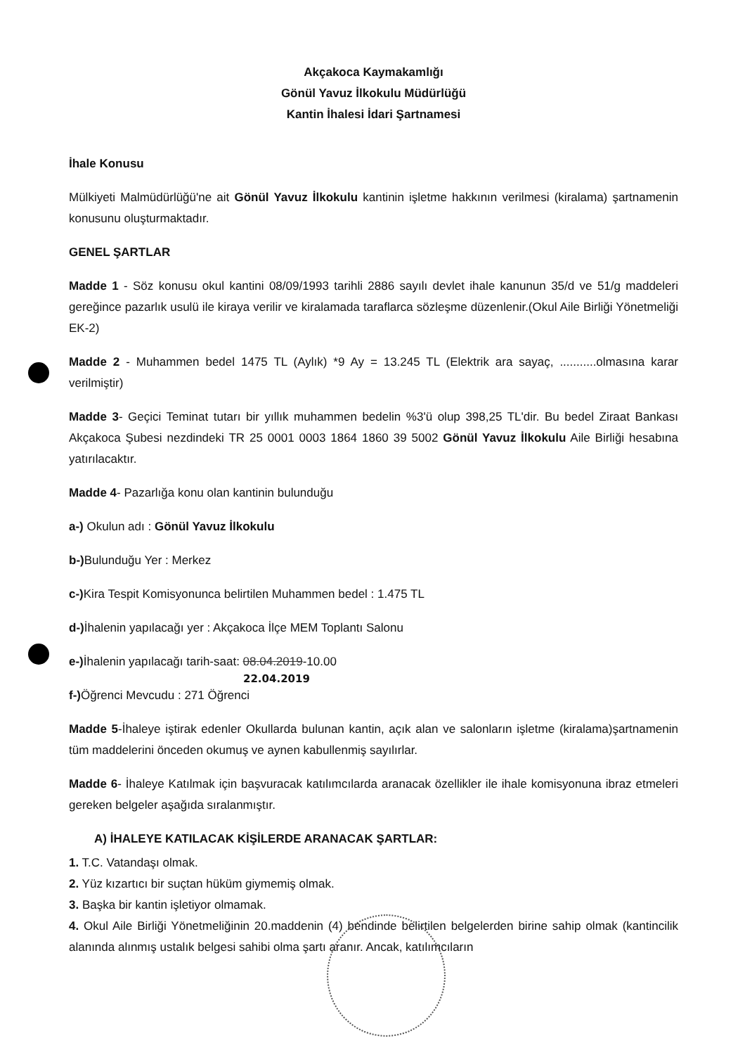Akçakoca Kaymakamlığı
Gönül Yavuz İlkokulu Müdürlüğü
Kantin İhalesi İdari Şartnamesi
İhale Konusu
Mülkiyeti Malmüdürlüğü'ne ait Gönül Yavuz İlkokulu kantinin işletme hakkının verilmesi (kiralama) şartnamenin konusunu oluşturmaktadır.
GENEL ŞARTLAR
Madde 1 - Söz konusu okul kantini 08/09/1993 tarihli 2886 sayılı devlet ihale kanunun 35/d ve 51/g maddeleri gereğince pazarlık usulü ile kiraya verilir ve kiralamada taraflarca sözleşme düzenlenir.(Okul Aile Birliği Yönetmeliği EK-2)
Madde 2 - Muhammen bedel 1475 TL (Aylık) *9 Ay = 13.245 TL (Elektrik ara sayaç, ...........olmasına karar verilmiştir)
Madde 3- Geçici Teminat tutarı bir yıllık muhammen bedelin %3'ü olup 398,25 TL'dir. Bu bedel Ziraat Bankası Akçakoca Şubesi nezdindeki TR 25 0001 0003 1864 1860 39 5002 Gönül Yavuz İlkokulu Aile Birliği hesabına yatırılacaktır.
Madde 4- Pazarlığa konu olan kantinin bulunduğu
a-) Okulun adı : Gönül Yavuz İlkokulu
b-) Bulunduğu Yer : Merkez
c-) Kira Tespit Komisyonunca belirtilen Muhammen bedel : 1.475 TL
d-) İhalenin yapılacağı yer : Akçakoca İlçe MEM Toplantı Salonu
e-) İhalenin yapılacağı tarih-saat: 08.04.2019-10.00
22.04.2019
f-) Öğrenci Mevcudu : 271 Öğrenci
Madde 5-İhaleye iştirak edenler Okullarda bulunan kantin, açık alan ve salonların işletme (kiralama)şartnamenin tüm maddelerini önceden okumuş ve aynen kabullenmiş sayılırlar.
Madde 6- İhaleye Katılmak için başvuracak katılımcılarda aranacak özellikler ile ihale komisyonuna ibraz etmeleri gereken belgeler aşağıda sıralanmıştır.
A) İHALEYE KATILACAK KİŞİLERDE ARANACAK ŞARTLAR:
1. T.C. Vatandaşı olmak.
2. Yüz kızartıcı bir suçtan hüküm giymemiş olmak.
3. Başka bir kantin işletiyor olmamak.
4. Okul Aile Birliği Yönetmeliğinin 20.maddenin (4) bendinde belirtilen belgelerden birine sahip olmak (kantincilik alanında alınmış ustalık belgesi sahibi olma şartı aranır. Ancak, katılımcıların